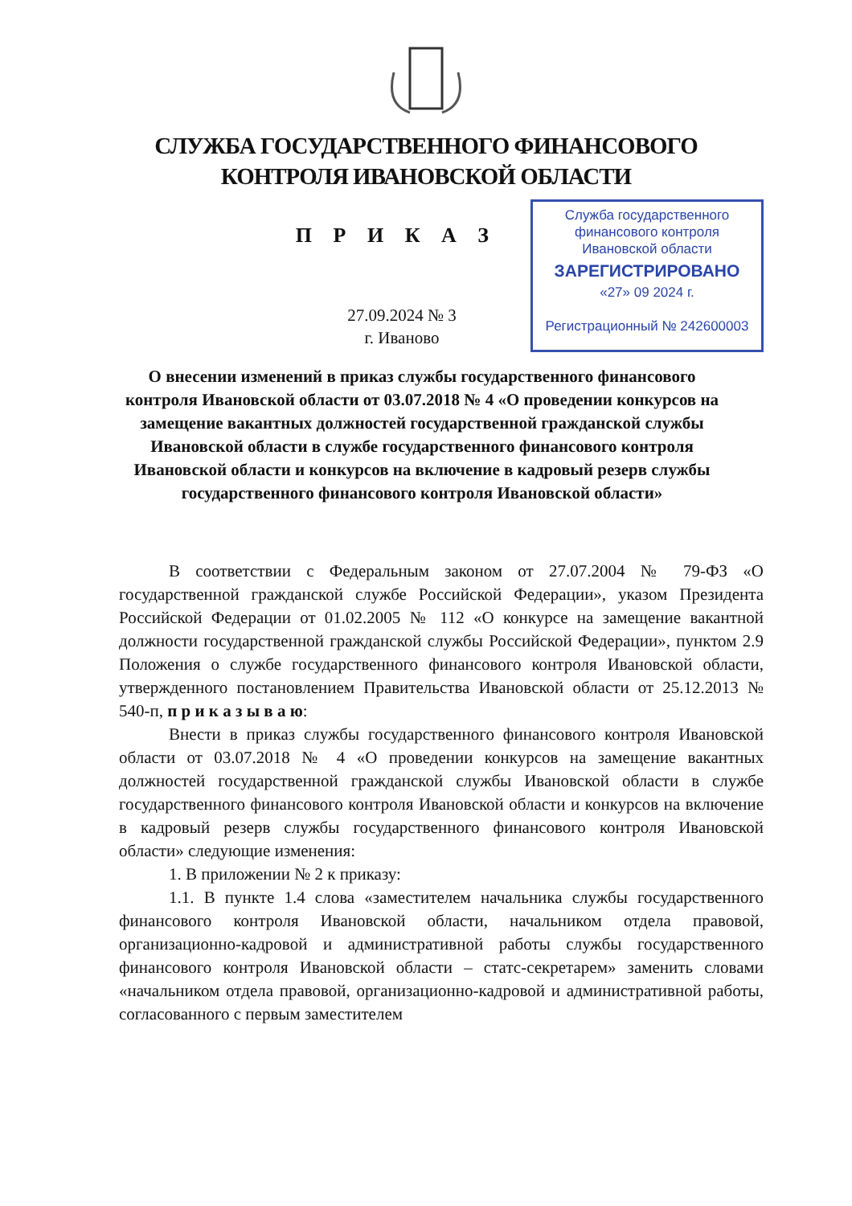СЛУЖБА ГОСУДАРСТВЕННОГО ФИНАНСОВОГО
КОНТРОЛЯ ИВАНОВСКОЙ ОБЛАСТИ
П Р И К А З
27.09.2024 № 3
г. Иваново
Служба государственного
финансового контроля
Ивановской области
ЗАРЕГИСТРИРОВАНО
«27» 09 2024 г.
Регистрационный № 242600003
О внесении изменений в приказ службы государственного финансового контроля Ивановской области от 03.07.2018 № 4 «О проведении конкурсов на замещение вакантных должностей государственной гражданской службы Ивановской области в службе государственного финансового контроля Ивановской области и конкурсов на включение в кадровый резерв службы государственного финансового контроля Ивановской области»
В соответствии с Федеральным законом от 27.07.2004 № 79-ФЗ «О государственной гражданской службе Российской Федерации», указом Президента Российской Федерации от 01.02.2005 № 112 «О конкурсе на замещение вакантной должности государственной гражданской службы Российской Федерации», пунктом 2.9 Положения о службе государственного финансового контроля Ивановской области, утвержденного постановлением Правительства Ивановской области от 25.12.2013 № 540-п, п р и к а з ы в а ю:
Внести в приказ службы государственного финансового контроля Ивановской области от 03.07.2018 № 4 «О проведении конкурсов на замещение вакантных должностей государственной гражданской службы Ивановской области в службе государственного финансового контроля Ивановской области и конкурсов на включение в кадровый резерв службы государственного финансового контроля Ивановской области» следующие изменения:
1. В приложении № 2 к приказу:
1.1. В пункте 1.4 слова «заместителем начальника службы государственного финансового контроля Ивановской области, начальником отдела правовой, организационно-кадровой и административной работы службы государственного финансового контроля Ивановской области – статс-секретарем» заменить словами «начальником отдела правовой, организационно-кадровой и административной работы, согласованного с первым заместителем